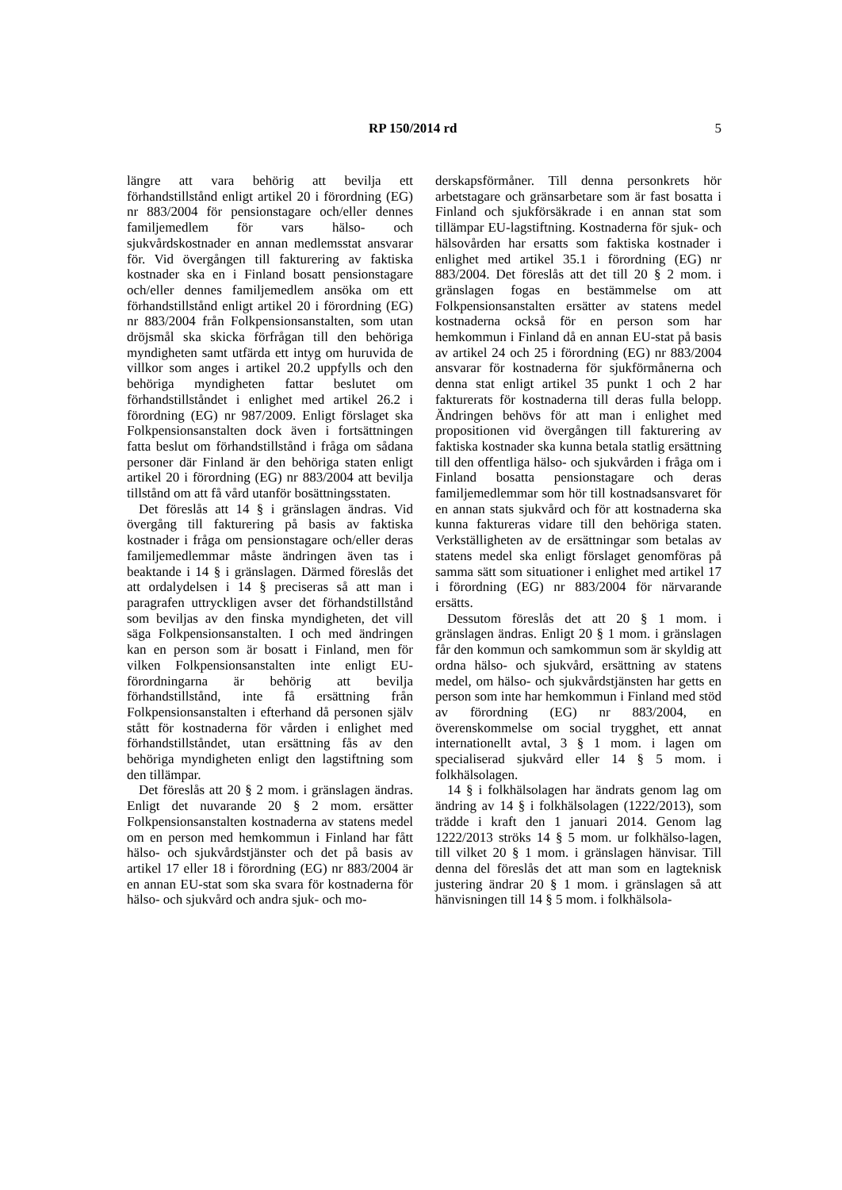RP 150/2014 rd 5
längre att vara behörig att bevilja ett förhandstillstånd enligt artikel 20 i förordning (EG) nr 883/2004 för pensionstagare och/eller dennes familjemedlem för vars hälso- och sjukvårdskostnader en annan medlemsstat ansvarar för. Vid övergången till fakturering av faktiska kostnader ska en i Finland bosatt pensionstagare och/eller dennes familjemedlem ansöka om ett förhandstillstånd enligt artikel 20 i förordning (EG) nr 883/2004 från Folkpensionsanstalten, som utan dröjsmål ska skicka förfrågan till den behöriga myndigheten samt utfärda ett intyg om huruvida de villkor som anges i artikel 20.2 uppfylls och den behöriga myndigheten fattar beslutet om förhandstillståndet i enlighet med artikel 26.2 i förordning (EG) nr 987/2009. Enligt förslaget ska Folkpensionsanstalten dock även i fortsättningen fatta beslut om förhandstillstånd i fråga om sådana personer där Finland är den behöriga staten enligt artikel 20 i förordning (EG) nr 883/2004 att bevilja tillstånd om att få vård utanför bosättningsstaten.
Det föreslås att 14 § i gränslagen ändras. Vid övergång till fakturering på basis av faktiska kostnader i fråga om pensionstagare och/eller deras familjemedlemmar måste ändringen även tas i beaktande i 14 § i gränslagen. Därmed föreslås det att ordalydelsen i 14 § preciseras så att man i paragrafen uttryckligen avser det förhandstillstånd som beviljas av den finska myndigheten, det vill säga Folkpensionsanstalten. I och med ändringen kan en person som är bosatt i Finland, men för vilken Folkpensionsanstalten inte enligt EU-förordningarna är behörig att bevilja förhandstillstånd, inte få ersättning från Folkpensionsanstalten i efterhand då personen själv stått för kostnaderna för vården i enlighet med förhandstillståndet, utan ersättning fås av den behöriga myndigheten enligt den lagstiftning som den tillämpar.
Det föreslås att 20 § 2 mom. i gränslagen ändras. Enligt det nuvarande 20 § 2 mom. ersätter Folkpensionsanstalten kostnaderna av statens medel om en person med hemkommun i Finland har fått hälso- och sjukvårdstjänster och det på basis av artikel 17 eller 18 i förordning (EG) nr 883/2004 är en annan EU-stat som ska svara för kostnaderna för hälso- och sjukvård och andra sjuk- och mo-
derskapsförmåner. Till denna personkrets hör arbetstagare och gränsarbetare som är fast bosatta i Finland och sjukförsäkrade i en annan stat som tillämpar EU-lagstiftning. Kostnaderna för sjuk- och hälsovården har ersatts som faktiska kostnader i enlighet med artikel 35.1 i förordning (EG) nr 883/2004. Det föreslås att det till 20 § 2 mom. i gränslagen fogas en bestämmelse om att Folkpensionsanstalten ersätter av statens medel kostnaderna också för en person som har hemkommun i Finland då en annan EU-stat på basis av artikel 24 och 25 i förordning (EG) nr 883/2004 ansvarar för kostnaderna för sjukförmånerna och denna stat enligt artikel 35 punkt 1 och 2 har fakturerats för kostnaderna till deras fulla belopp. Ändringen behövs för att man i enlighet med propositionen vid övergången till fakturering av faktiska kostnader ska kunna betala statlig ersättning till den offentliga hälso- och sjukvården i fråga om i Finland bosatta pensionstagare och deras familjemedlemmar som hör till kostnadsansvaret för en annan stats sjukvård och för att kostnaderna ska kunna faktureras vidare till den behöriga staten. Verkställigheten av de ersättningar som betalas av statens medel ska enligt förslaget genomföras på samma sätt som situationer i enlighet med artikel 17 i förordning (EG) nr 883/2004 för närvarande ersätts.
Dessutom föreslås det att 20 § 1 mom. i gränslagen ändras. Enligt 20 § 1 mom. i gränslagen får den kommun och samkommun som är skyldig att ordna hälso- och sjukvård, ersättning av statens medel, om hälso- och sjukvårdstjänsten har getts en person som inte har hemkommun i Finland med stöd av förordning (EG) nr 883/2004, en överenskommelse om social trygghet, ett annat internationellt avtal, 3 § 1 mom. i lagen om specialiserad sjukvård eller 14 § 5 mom. i folkhälsolagen.
14 § i folkhälsolagen har ändrats genom lag om ändring av 14 § i folkhälsolagen (1222/2013), som trädde i kraft den 1 januari 2014. Genom lag 1222/2013 ströks 14 § 5 mom. ur folkhälso-lagen, till vilket 20 § 1 mom. i gränslagen hänvisar. Till denna del föreslås det att man som en lagteknisk justering ändrar 20 § 1 mom. i gränslagen så att hänvisningen till 14 § 5 mom. i folkhälsola-